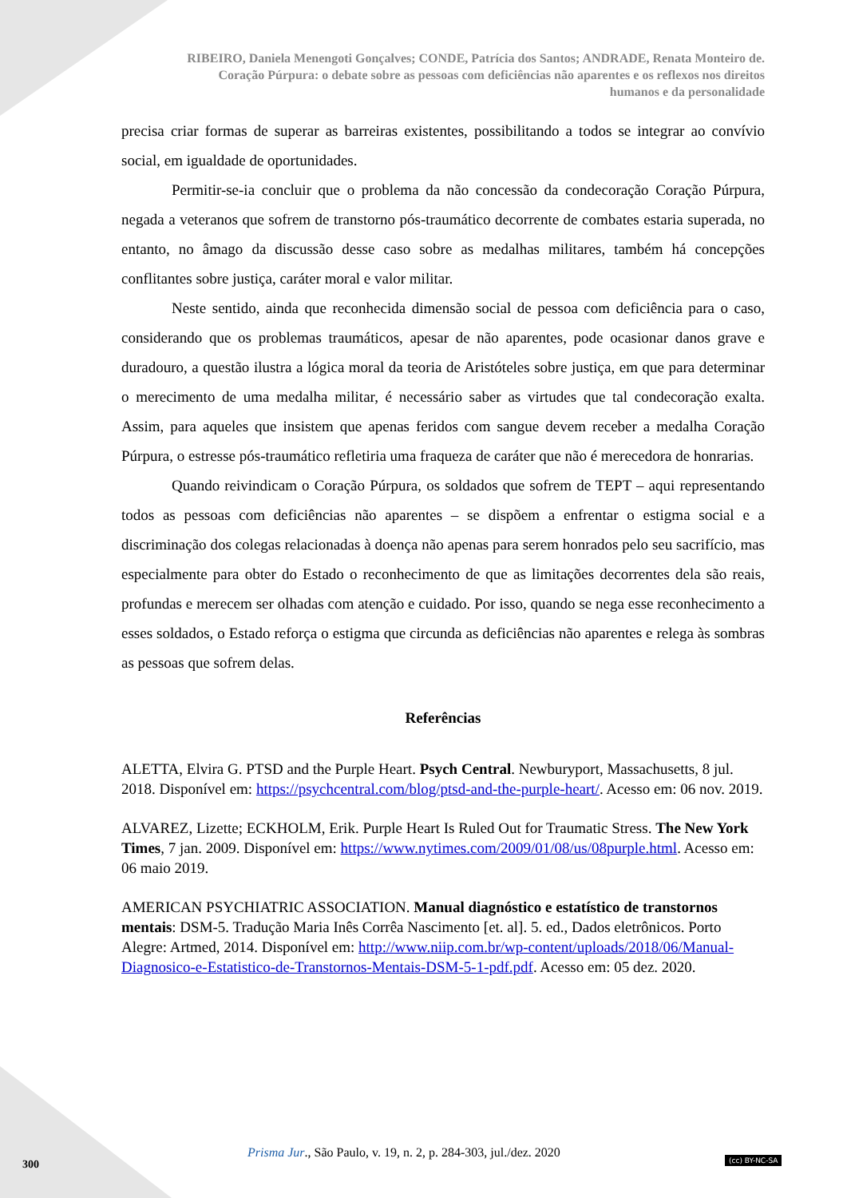RIBEIRO, Daniela Menengoti Gonçalves; CONDE, Patrícia dos Santos; ANDRADE, Renata Monteiro de.
Coração Púrpura: o debate sobre as pessoas com deficiências não aparentes e os reflexos nos direitos
humanos e da personalidade
precisa criar formas de superar as barreiras existentes, possibilitando a todos se integrar ao convívio social, em igualdade de oportunidades.
Permitir-se-ia concluir que o problema da não concessão da condecoração Coração Púrpura, negada a veteranos que sofrem de transtorno pós-traumático decorrente de combates estaria superada, no entanto, no âmago da discussão desse caso sobre as medalhas militares, também há concepções conflitantes sobre justiça, caráter moral e valor militar.
Neste sentido, ainda que reconhecida dimensão social de pessoa com deficiência para o caso, considerando que os problemas traumáticos, apesar de não aparentes, pode ocasionar danos grave e duradouro, a questão ilustra a lógica moral da teoria de Aristóteles sobre justiça, em que para determinar o merecimento de uma medalha militar, é necessário saber as virtudes que tal condecoração exalta. Assim, para aqueles que insistem que apenas feridos com sangue devem receber a medalha Coração Púrpura, o estresse pós-traumático refletiria uma fraqueza de caráter que não é merecedora de honrarias.
Quando reivindicam o Coração Púrpura, os soldados que sofrem de TEPT – aqui representando todos as pessoas com deficiências não aparentes – se dispõem a enfrentar o estigma social e a discriminação dos colegas relacionadas à doença não apenas para serem honrados pelo seu sacrifício, mas especialmente para obter do Estado o reconhecimento de que as limitações decorrentes dela são reais, profundas e merecem ser olhadas com atenção e cuidado. Por isso, quando se nega esse reconhecimento a esses soldados, o Estado reforça o estigma que circunda as deficiências não aparentes e relega às sombras as pessoas que sofrem delas.
Referências
ALETTA, Elvira G. PTSD and the Purple Heart. Psych Central. Newburyport, Massachusetts, 8 jul. 2018. Disponível em: https://psychcentral.com/blog/ptsd-and-the-purple-heart/. Acesso em: 06 nov. 2019.
ALVAREZ, Lizette; ECKHOLM, Erik. Purple Heart Is Ruled Out for Traumatic Stress. The New York Times, 7 jan. 2009. Disponível em: https://www.nytimes.com/2009/01/08/us/08purple.html. Acesso em: 06 maio 2019.
AMERICAN PSYCHIATRIC ASSOCIATION. Manual diagnóstico e estatístico de transtornos mentais: DSM-5. Tradução Maria Inês Corrêa Nascimento [et. al]. 5. ed., Dados eletrônicos. Porto Alegre: Artmed, 2014. Disponível em: http://www.niip.com.br/wp-content/uploads/2018/06/Manual-Diagnosico-e-Estatistico-de-Transtornos-Mentais-DSM-5-1-pdf.pdf. Acesso em: 05 dez. 2020.
Prisma Jur., São Paulo, v. 19, n. 2, p. 284-303, jul./dez. 2020
300 (cc) BY-NC-SA